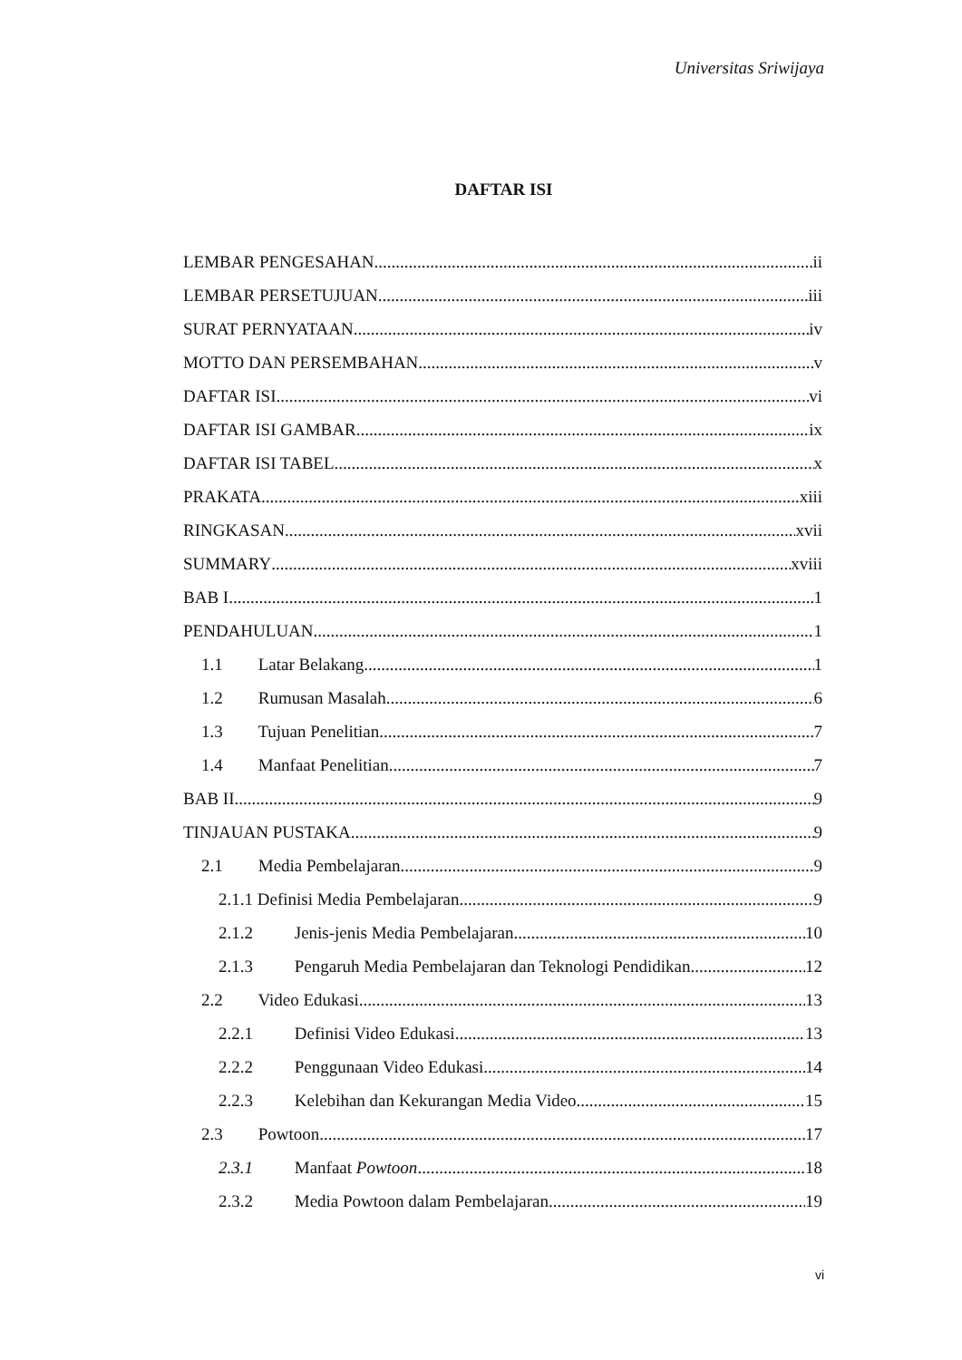Universitas Sriwijaya
DAFTAR ISI
LEMBAR PENGESAHAN ii
LEMBAR PERSETUJUAN iii
SURAT PERNYATAAN iv
MOTTO DAN PERSEMBAHAN v
DAFTAR ISI vi
DAFTAR ISI GAMBAR ix
DAFTAR ISI TABEL x
PRAKATA xiii
RINGKASAN xvii
SUMMARY xviii
BAB I 1
PENDAHULUAN 1
1.1 Latar Belakang 1
1.2 Rumusan Masalah 6
1.3 Tujuan Penelitian 7
1.4 Manfaat Penelitian 7
BAB II 9
TINJAUAN PUSTAKA 9
2.1 Media Pembelajaran 9
2.1.1 Definisi Media Pembelajaran 9
2.1.2 Jenis-jenis Media Pembelajaran 10
2.1.3 Pengaruh Media Pembelajaran dan Teknologi Pendidikan 12
2.2 Video Edukasi 13
2.2.1 Definisi Video Edukasi 13
2.2.2 Penggunaan Video Edukasi 14
2.2.3 Kelebihan dan Kekurangan Media Video 15
2.3 Powtoon 17
2.3.1 Manfaat Powtoon 18
2.3.2 Media Powtoon dalam Pembelajaran 19
vi